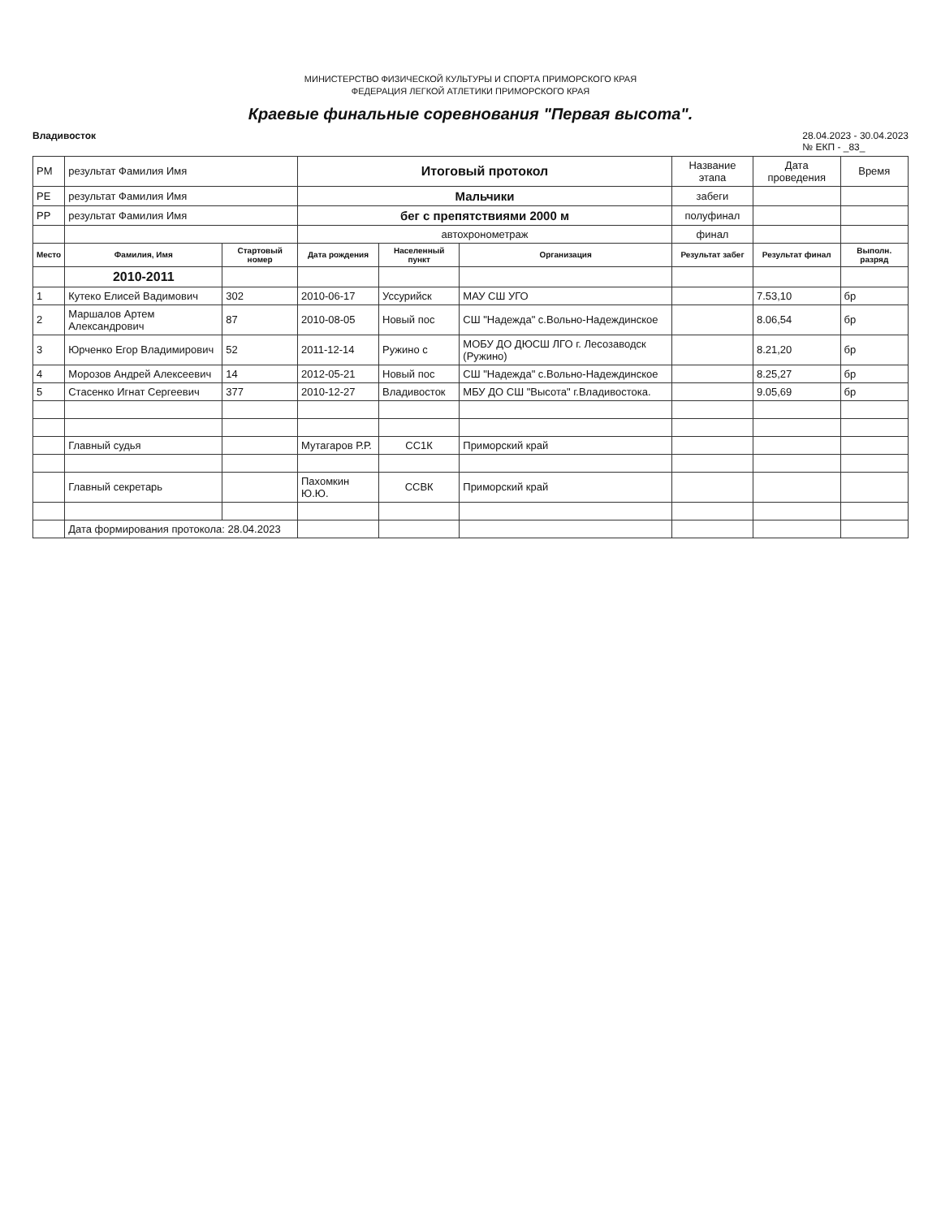МИНИСТЕРСТВО ФИЗИЧЕСКОЙ КУЛЬТУРЫ И СПОРТА ПРИМОРСКОГО КРАЯ
ФЕДЕРАЦИЯ ЛЕГКОЙ АТЛЕТИКИ ПРИМОРСКОГО КРАЯ
Краевые финальные соревнования "Первая высота".
Владивосток 28.04.2023 - 30.04.2023
№ ЕКП - _83_
| PM | результат Фамилия Имя | | Итоговый протокол | | | Название этапа | Дата проведения | Время |
| PE | результат Фамилия Имя | | Мальчики | | | забеги | | |
| PP | результат Фамилия Имя | | бег с препятствиями 2000 м | | | полуфинал | | |
| | | | автохронометраж | | | финал | | |
| Место | Фамилия, Имя | Стартовый номер | Дата рождения | Населенный пункт | Организация | Результат забег | Результат финал | Выполн. разряд |
| | 2010-2011 | | | | | | | |
| 1 | Кутеко Елисей Вадимович | 302 | 2010-06-17 | Уссурийск | МАУ СШ УГО | | 7.53,10 | бр |
| 2 | Маршалов Артем Александрович | 87 | 2010-08-05 | Новый пос | СШ "Надежда" с.Вольно-Надеждинское | | 8.06,54 | бр |
| 3 | Юрченко Егор Владимирович | 52 | 2011-12-14 | Ружино с | МОБУ ДО ДЮСШ ЛГО г. Лесозаводск (Ружино) | | 8.21,20 | бр |
| 4 | Морозов Андрей Алексеевич | 14 | 2012-05-21 | Новый пос | СШ "Надежда" с.Вольно-Надеждинское | | 8.25,27 | бр |
| 5 | Стасенко Игнат Сергеевич | 377 | 2010-12-27 | Владивосток | МБУ ДО СШ "Высота" г.Владивостока. | | 9.05,69 | бр |
| | Главный судья | | Мутагаров Р.Р. | СС1К | Приморский край | | | |
| | Главный секретарь | | Пахомкин Ю.Ю. | ССВК | Приморский край | | | |
| | Дата формирования протокола: 28.04.2023 | | | | | | | |